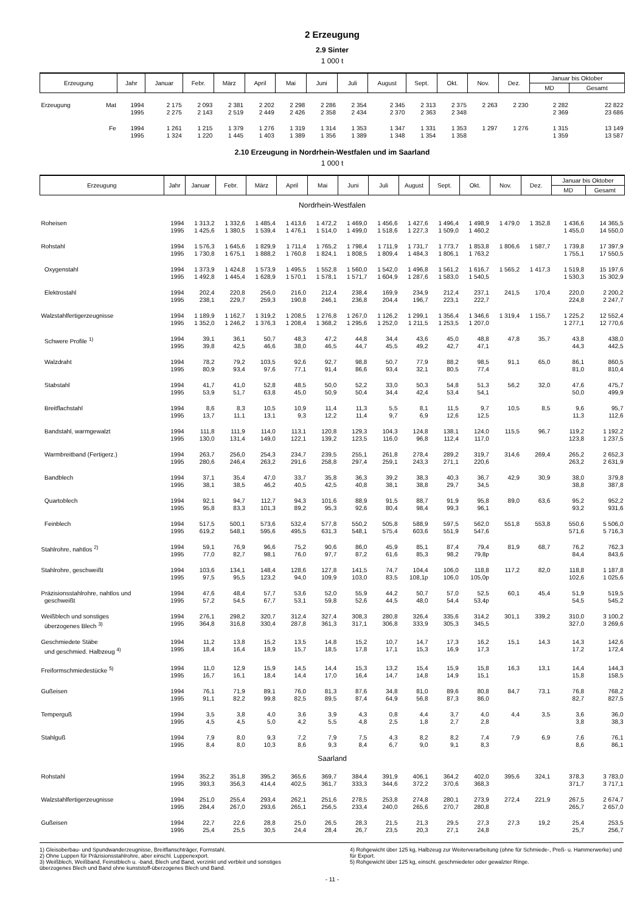2 Erzeugung
2.9 Sinter
1 000 t
| Erzeugung | | Jahr | Januar | Febr. | März | April | Mai | Juni | Juli | August | Sept. | Okt. | Nov. | Dez. | Januar bis Oktober | |
| --- | --- | --- | --- | --- | --- | --- | --- | --- | --- | --- | --- | --- | --- | --- | --- | --- |
| | | | | | | | | | | | | | | | MD | Gesamt |
| Erzeugung | Mat | 1994 1995 | 2 175 2 275 | 2 093 2 143 | 2 381 2 519 | 2 202 2 449 | 2 298 2 426 | 2 286 2 358 | 2 354 2 434 | 2 345 2 370 | 2 313 2 363 | 2 375 2 348 | 2 263 | 2 230 | 2 282 2 369 | 22 822 23 686 |
| | Fe | 1994 1995 | 1 261 1 324 | 1 215 1 220 | 1 379 1 445 | 1 276 1 403 | 1 319 1 389 | 1 314 1 356 | 1 353 1 389 | 1 347 1 348 | 1 331 1 354 | 1 353 1 358 | 1 297 | 1 276 | 1 315 1 359 | 13 149 13 587 |
2.10 Erzeugung in Nordrhein-Westfalen und im Saarland
1 000 t
| Erzeugung | Jahr | Januar | Febr. | März | April | Mai | Juni | Juli | August | Sept. | Okt. | Nov. | Dez. | Januar bis Oktober | |
| --- | --- | --- | --- | --- | --- | --- | --- | --- | --- | --- | --- | --- | --- | --- | --- |
| | | | | | | | | | | | | | | MD | Gesamt |
| Nordrhein-Westfalen | | | | | | | | | | | | | | | |
| Roheisen | 1994 1995 | 1 313,2 1 425,6 | 1 332,6 1 380,5 | 1 485,4 1 539,4 | 1 413,6 1 476,1 | 1 472,2 1 514,0 | 1 469,0 1 499,0 | 1 456,6 1 518,6 | 1 427,6 1 227,3 | 1 496,4 1 509,0 | 1 498,9 1 460,2 | 1 479,0 | 1 352,8 | 1 436,6 1 455,0 | 14 365,5 14 550,0 |
| Rohstahl | 1994 1995 | 1 576,3 1 730,8 | 1 645,6 1 675,1 | 1 829,9 1 888,2 | 1 711,4 1 760,8 | 1 765,2 1 824,1 | 1 798,4 1 808,5 | 1 711,9 1 809,4 | 1 731,7 1 484,3 | 1 773,7 1 806,1 | 1 853,8 1 763,2 | 1 806,6 | 1 587,7 | 1 739,8 1 755,1 | 17 397,9 17 550,5 |
| Oxygenstahl | 1994 1995 | 1 373,9 1 492,8 | 1 424,8 1 445,4 | 1 573,9 1 628,9 | 1 495,5 1 570,1 | 1 552,8 1 578,1 | 1 560,0 1 571,7 | 1 542,0 1 604,9 | 1 496,8 1 287,6 | 1 561,2 1 583,0 | 1 616,7 1 540,5 | 1 565,2 | 1 417,3 | 1 519,8 1 530,3 | 15 197,6 15 302,9 |
| Elektrostahl | 1994 1995 | 202,4 238,1 | 220,8 229,7 | 256,0 259,3 | 216,0 190,8 | 212,4 246,1 | 238,4 236,8 | 169,9 204,4 | 234,9 196,7 | 212,4 223,1 | 237,1 222,7 | 241,5 | 170,4 | 220,0 224,8 | 2 200,2 2 247,7 |
| Walzstahlfertigerzeugnisse | 1994 1995 | 1 189,9 1 352,0 | 1 162,7 1 246,2 | 1 319,2 1 376,3 | 1 208,5 1 208,4 | 1 276,8 1 368,2 | 1 267,0 1 295,6 | 1 126,2 1 252,0 | 1 299,1 1 211,5 | 1 356,4 1 253,5 | 1 346,6 1 207,0 | 1 319,4 | 1 155,7 | 1 225,2 1 277,1 | 12 552,4 12 770,6 |
| Schwere Profile <sup>1)</sup> | 1994 1995 | 39,1 39,8 | 36,1 42,5 | 50,7 46,6 | 48,3 38,0 | 47,2 46,5 | 44,8 44,7 | 34,4 45,5 | 43,6 49,2 | 45,0 42,7 | 48,8 47,1 | 47,8 | 35,7 | 43,8 44,3 | 438,0 442,5 |
| Walzdraht | 1994 1995 | 78,2 80,9 | 79,2 93,4 | 103,5 97,6 | 92,6 77,1 | 92,7 91,4 | 98,8 86,6 | 50,7 93,4 | 77,9 32,1 | 88,2 80,5 | 98,5 77,4 | 91,1 | 65,0 | 86,1 81,0 | 860,5 810,4 |
| Stabstahl | 1994 1995 | 41,7 53,9 | 41,0 51,7 | 52,8 63,8 | 48,5 45,0 | 50,0 50,9 | 52,2 50,4 | 33,0 34,4 | 50,3 42,4 | 54,8 53,4 | 51,3 54,1 | 56,2 | 32,0 | 47,6 50,0 | 475,7 499,9 |
| Breitflachstahl | 1994 1995 | 8,6 13,7 | 8,3 11,1 | 10,5 13,1 | 10,9 9,3 | 11,4 12,2 | 11,3 11,4 | 5,5 9,7 | 8,1 6,9 | 11,5 12,6 | 9,7 12,5 | 10,5 | 8,5 | 9,6 11,3 | 95,7 112,6 |
| Bandstahl, warmgewalzt | 1994 1995 | 111,8 130,0 | 111,9 131,4 | 114,0 149,0 | 113,1 122,1 | 120,8 139,2 | 129,3 123,5 | 104,3 116,0 | 124,8 96,8 | 138,1 112,4 | 124,0 117,0 | 115,5 | 96,7 | 119,2 123,8 | 1 192,2 1 237,5 |
| Warmbreitband (Fertigerz.) | 1994 1995 | 263,7 280,6 | 256,0 246,4 | 254,3 263,2 | 234,7 291,6 | 239,5 258,8 | 255,1 297,4 | 261,8 259,1 | 278,4 243,3 | 289,2 271,1 | 319,7 220,6 | 314,6 | 269,4 | 265,2 263,2 | 2 652,3 2 631,9 |
| Bandblech | 1994 1995 | 37,1 38,1 | 35,4 38,5 | 47,0 46,2 | 33,7 40,5 | 35,8 42,5 | 36,3 40,8 | 39,2 38,1 | 38,3 38,8 | 40,3 29,7 | 36,7 34,5 | 42,9 | 30,9 | 38,0 38,8 | 379,8 387,8 |
| Quartoblech | 1994 1995 | 92,1 95,8 | 94,7 83,3 | 112,7 101,3 | 94,3 89,2 | 101,6 95,3 | 88,9 92,6 | 91,5 80,4 | 88,7 98,4 | 91,9 99,3 | 95,8 96,1 | 89,0 | 63,6 | 95,2 93,2 | 952,2 931,6 |
| Feinblech | 1994 1995 | 517,5 619,2 | 500,1 548,1 | 573,6 595,6 | 532,4 495,5 | 577,8 631,3 | 550,2 548,1 | 505,8 575,4 | 588,9 603,6 | 597,5 551,9 | 562,0 547,6 | 551,8 | 553,8 | 550,6 571,6 | 5 506,0 5 716,3 |
| Stahlrohre, nahtlos <sup>2)</sup> | 1994 1995 | 59,1 77,0 | 76,9 82,7 | 96,6 98,1 | 75,2 76,0 | 90,6 97,7 | 86,0 87,2 | 45,9 61,6 | 85,1 85,3 | 87,4 98,2 | 79,4 79,8p | 81,9 | 68,7 | 76,2 84,4 | 762,3 843,6 |
| Stahlrohre, geschweißt | 1994 1995 | 103,6 97,5 | 134,1 95,5 | 148,4 123,2 | 128,6 94,0 | 127,8 109,9 | 141,5 103,0 | 74,7 83,5 | 104,4 108,1p | 106,0 106,0 | 118,8 105,0p | 117,2 | 82,0 | 118,8 102,6 | 1 187,8 1 025,6 |
| Präzisionsstahlrohre, nahtlos und geschweißt | 1994 1995 | 47,6 57,2 | 48,4 54,5 | 57,7 67,7 | 53,6 53,1 | 52,0 59,8 | 55,9 52,6 | 44,2 44,5 | 50,7 48,0 | 57,0 54,4 | 52,5 53,4p | 60,1 | 45,4 | 51,9 54,5 | 519,5 545,2 |
| Weißblech und sonstiges überzogenes Blech <sup>3)</sup> | 1994 1995 | 276,1 364,8 | 298,2 316,8 | 320,7 330,4 | 312,4 287,8 | 327,4 361,3 | 308,3 317,1 | 280,8 306,8 | 326,4 333,9 | 335,6 305,3 | 314,2 345,5 | 301,1 | 339,2 | 310,0 327,0 | 3 100,2 3 269,6 |
| Geschmiedete Stäbe und geschmied. Halbzeug <sup>4)</sup> | 1994 1995 | 11,2 18,4 | 13,8 16,4 | 15,2 18,9 | 13,5 15,7 | 14,8 18,5 | 15,2 17,8 | 10,7 17,1 | 14,7 15,3 | 17,3 16,9 | 16,2 17,3 | 15,1 | 14,3 | 14,3 17,2 | 142,6 172,4 |
| Freiformschmiedestücke <sup>5)</sup> | 1994 1995 | 11,0 16,7 | 12,9 16,1 | 15,9 18,4 | 14,5 14,4 | 14,4 17,0 | 15,3 16,4 | 13,2 14,7 | 15,4 14,8 | 15,9 14,9 | 15,8 15,1 | 16,3 | 13,1 | 14,4 15,8 | 144,3 158,5 |
| Gußeisen | 1994 1995 | 76,1 91,1 | 71,9 82,2 | 89,1 99,8 | 76,0 82,5 | 81,3 89,5 | 87,6 87,4 | 34,8 64,9 | 81,0 56,8 | 89,6 87,3 | 80,8 86,0 | 84,7 | 73,1 | 76,8 82,7 | 768,2 827,5 |
| Temperguß | 1994 1995 | 3,5 4,5 | 3,8 4,5 | 4,0 5,0 | 3,6 4,2 | 3,9 5,5 | 4,3 4,8 | 0,8 2,5 | 4,4 1,8 | 3,7 2,7 | 4,0 2,8 | 4,4 | 3,5 | 3,6 3,8 | 36,0 38,3 |
| Stahlguß | 1994 1995 | 7,9 8,4 | 8,0 8,0 | 9,3 10,3 | 7,2 8,6 | 7,9 9,3 | 7,5 8,4 | 4,3 6,7 | 8,2 9,0 | 8,2 9,1 | 7,4 8,3 | 7,9 | 6,9 | 7,6 8,6 | 76,1 86,1 |
| Saarland | | | | | | | | | | | | | | | |
| Rohstahl | 1994 1995 | 352,2 393,3 | 351,8 356,3 | 395,2 414,4 | 365,6 402,5 | 369,7 361,7 | 384,4 333,3 | 391,9 344,6 | 406,1 372,2 | 364,2 370,6 | 402,0 368,3 | 395,6 | 324,1 | 378,3 371,7 | 3 783,0 3 717,1 |
| Walzstahlfertigerzeugnisse | 1994 1995 | 251,0 284,4 | 255,4 267,0 | 293,4 293,6 | 262,1 265,1 | 251,6 256,5 | 278,5 233,4 | 253,8 240,0 | 274,8 265,6 | 280,1 270,7 | 273,9 280,8 | 272,4 | 221,9 | 267,5 265,7 | 2 674,7 2 657,0 |
| Gußeisen | 1994 1995 | 22,7 25,4 | 22,6 25,5 | 28,8 30,5 | 25,0 24,4 | 26,5 28,4 | 28,3 26,7 | 21,5 23,5 | 21,3 20,3 | 29,5 27,1 | 27,3 24,8 | 27,3 | 19,2 | 25,4 25,7 | 253,5 256,7 |
1) Gleisoberbau- und Spundwanderzeugnisse, Breitflanschträger, Formstahl.
2) Ohne Luppen für Präzisionsstahlrohre, aber einschl. Luppenexport.
3) Weißblech, Weißband, Feinstblech u. -band, Blech und Band, verzinkt und verbleit und sonstiges überzogenes Blech und Band ohne kunststoff-überzogenes Blech und Band.
4) Rohgewicht über 125 kg, Halbzeug zur Weiterverarbeitung (ohne für Schmiede-, Preß- u. Hammerwerke) und für Export.
5) Rohgewicht über 125 kg, einschl. geschmiedeter oder gewalzter Ringe.
- 11 -